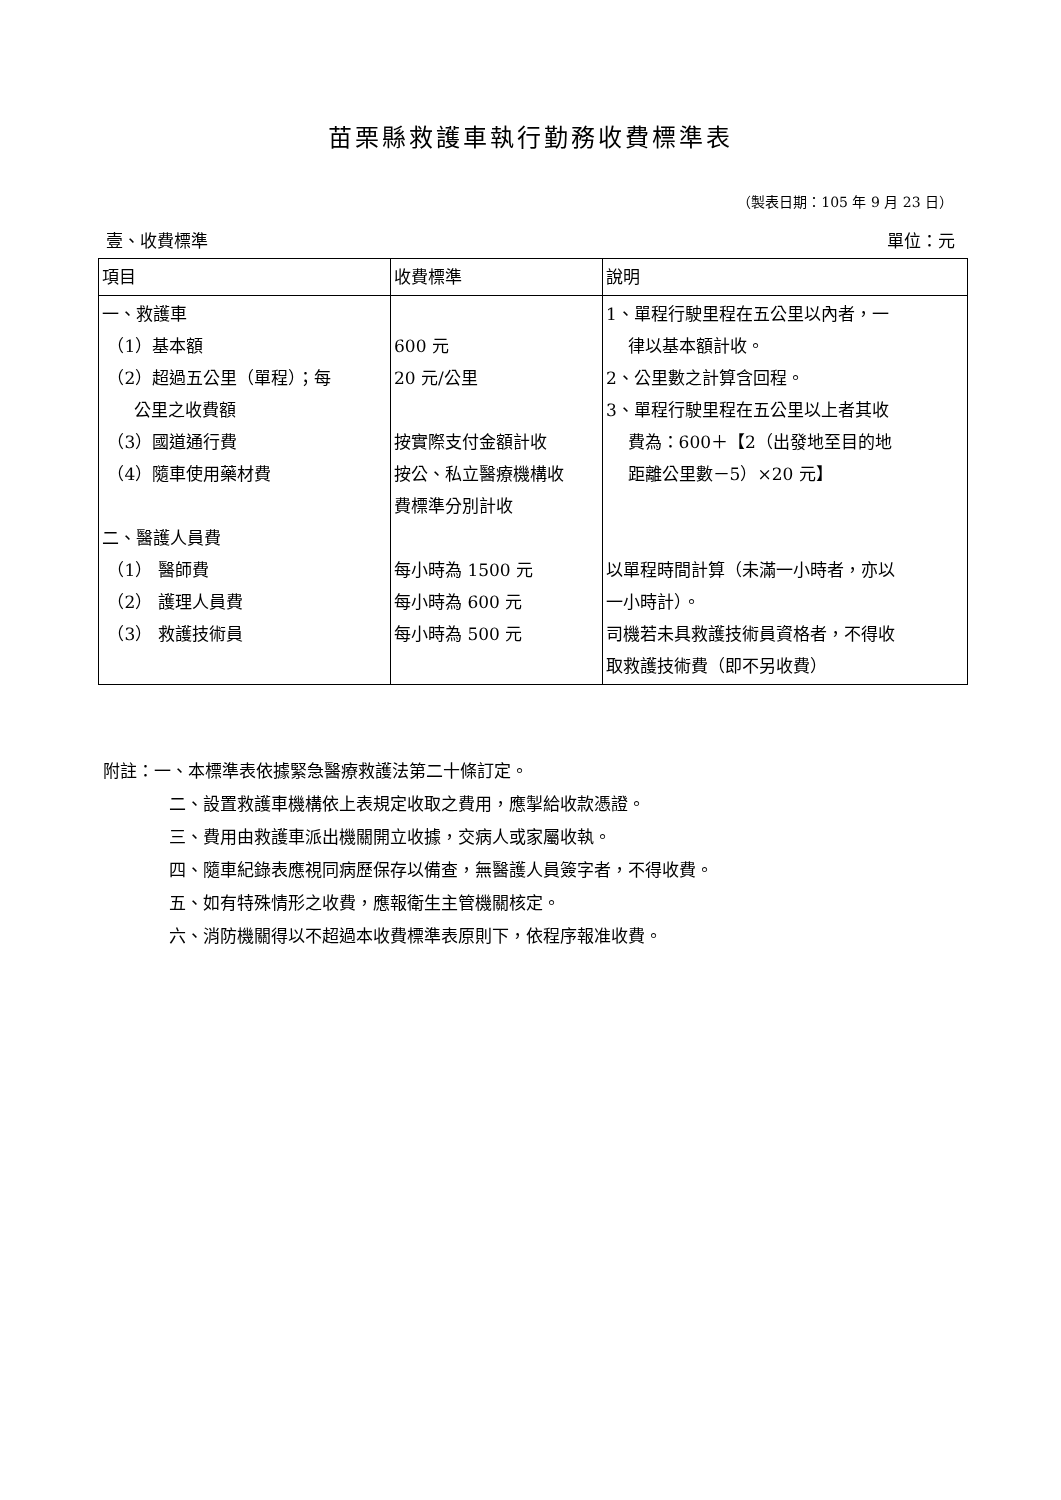苗栗縣救護車執行勤務收費標準表
（製表日期：105 年 9 月 23 日）
壹、收費標準 單位：元
| 項目 | 收費標準 | 說明 |
| 一、救護車 （1）基本額 （2）超過五公里（單程）；每 公里之收費額 （3）國道通行費 （4）隨車使用藥材費 二、醫護人員費 （1） 醫師費 （2） 護理人員費 （3） 救護技術員 | 600 元 20 元/公里 按實際支付金額計收 按公、私立醫療機構收 費標準分別計收 每小時為 1500 元 每小時為 600 元 每小時為 500 元 | 1、單程行駛里程在五公里以內者，一 律以基本額計收。 2、公里數之計算含回程。 3、單程行駛里程在五公里以上者其收 費為：600＋【2（出發地至目的地 距離公里數－5）×20 元】 以單程時間計算（未滿一小時者，亦以 一小時計）。 司機若未具救護技術員資格者，不得收 取救護技術費（即不另收費） |
附註：一、本標準表依據緊急醫療救護法第二十條訂定。
二、設置救護車機構依上表規定收取之費用，應掣給收款憑證。
三、費用由救護車派出機關開立收據，交病人或家屬收執。
四、隨車紀錄表應視同病歷保存以備查，無醫護人員簽字者，不得收費。
五、如有特殊情形之收費，應報衛生主管機關核定。
六、消防機關得以不超過本收費標準表原則下，依程序報准收費。